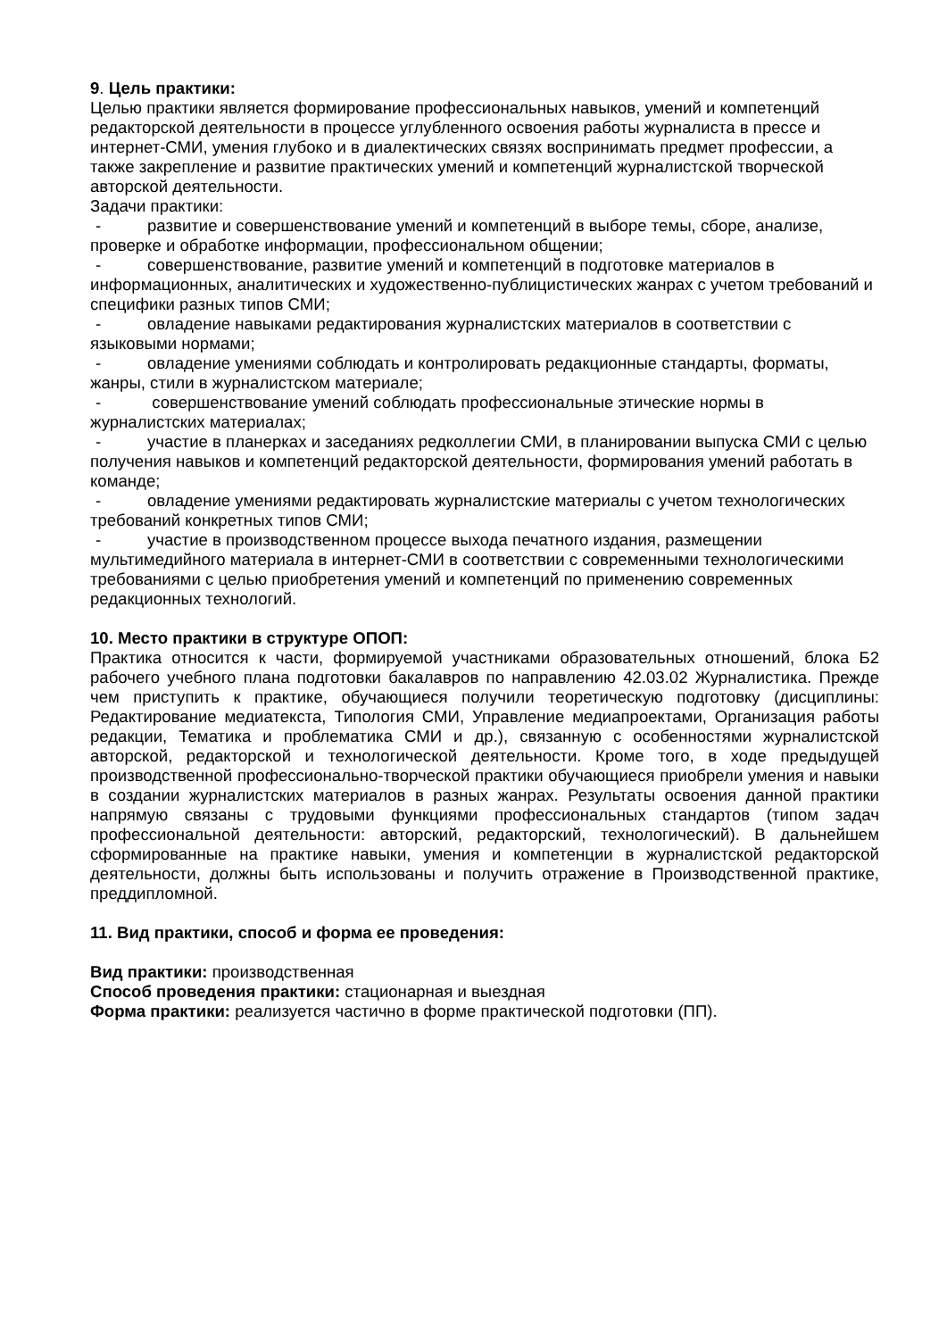9. Цель практики:
Целью практики является формирование профессиональных навыков, умений и компетенций редакторской деятельности в процессе углубленного освоения работы журналиста в прессе и интернет-СМИ, умения глубоко и в диалектических связях воспринимать предмет профессии, а также закрепление и развитие практических умений и компетенций журналистской творческой авторской деятельности.
Задачи практики:
- развитие и совершенствование умений и компетенций в выборе темы, сборе, анализе, проверке и обработке информации, профессиональном общении;
- совершенствование, развитие умений и компетенций в подготовке материалов в информационных, аналитических и художественно-публицистических жанрах с учетом требований и специфики разных типов СМИ;
- овладение навыками редактирования журналистских материалов в соответствии с языковыми нормами;
- овладение умениями соблюдать и контролировать редакционные стандарты, форматы, жанры, стили в журналистском материале;
- совершенствование умений соблюдать профессиональные этические нормы в журналистских материалах;
- участие в планерках и заседаниях редколлегии СМИ, в планировании выпуска СМИ с целью получения навыков и компетенций редакторской деятельности, формирования умений работать в команде;
- овладение умениями редактировать журналистские материалы с учетом технологических требований конкретных типов СМИ;
- участие в производственном процессе выхода печатного издания, размещении мультимедийного материала в интернет-СМИ в соответствии с современными технологическими требованиями с целью приобретения умений и компетенций по применению современных редакционных технологий.
10. Место практики в структуре ОПОП:
Практика относится к части, формируемой участниками образовательных отношений, блока Б2 рабочего учебного плана подготовки бакалавров по направлению 42.03.02 Журналистика. Прежде чем приступить к практике, обучающиеся получили теоретическую подготовку (дисциплины: Редактирование медиатекста, Типология СМИ, Управление медиапроектами, Организация работы редакции, Тематика и проблематика СМИ и др.), связанную с особенностями журналистской авторской, редакторской и технологической деятельности. Кроме того, в ходе предыдущей производственной профессионально-творческой практики обучающиеся приобрели умения и навыки в создании журналистских материалов в разных жанрах. Результаты освоения данной практики напрямую связаны с трудовыми функциями профессиональных стандартов (типом задач профессиональной деятельности: авторский, редакторский, технологический). В дальнейшем сформированные на практике навыки, умения и компетенции в журналистской редакторской деятельности, должны быть использованы и получить отражение в Производственной практике, преддипломной.
11. Вид практики, способ и форма ее проведения:
Вид практики: производственная
Способ проведения практики: стационарная и выездная
Форма практики: реализуется частично в форме практической подготовки (ПП).